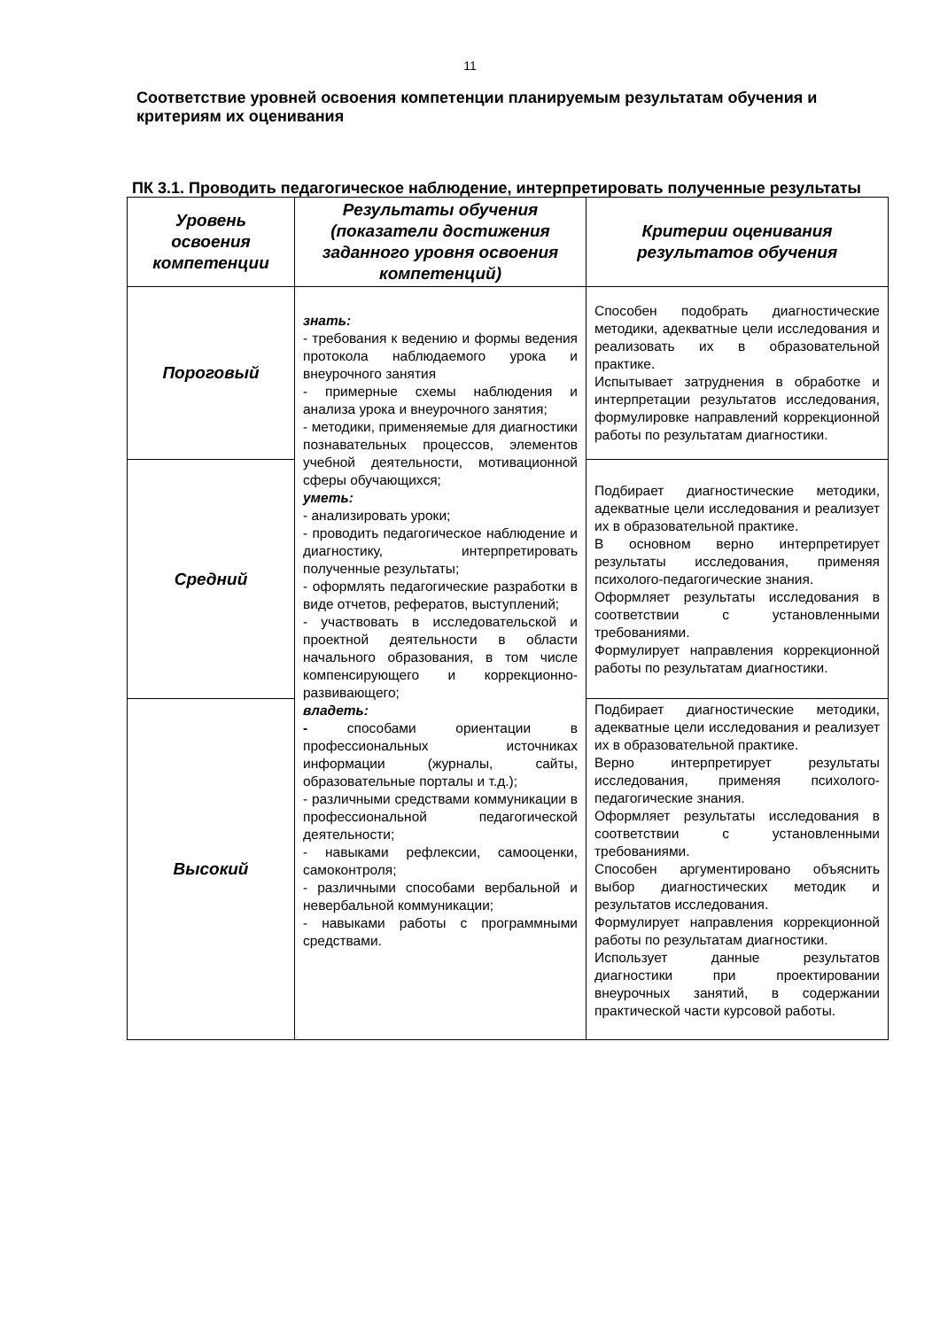11
Соответствие уровней освоения компетенции планируемым результатам обучения и критериям их оценивания
ПК 3.1. Проводить педагогическое наблюдение, интерпретировать полученные результаты
| Уровень освоения компетенции | Результаты обучения (показатели достижения заданного уровня освоения компетенций) | Критерии оценивания результатов обучения |
| --- | --- | --- |
| Пороговый | знать: - требования к ведению и формы ведения протокола наблюдаемого урока и внеурочного занятия - примерные схемы наблюдения и анализа урока и внеурочного занятия; - методики, применяемые для диагностики познавательных процессов, элементов учебной деятельности, мотивационной сферы обучающихся; уметь: - анализировать уроки; - проводить педагогическое наблюдение и диагностику, интерпретировать полученные результаты; - оформлять педагогические разработки в виде отчетов, рефератов, выступлений; - участвовать в исследовательской и проектной деятельности в области начального образования, в том числе компенсирующего и коррекционно-развивающего; владеть: - способами ориентации в профессиональных источниках информации (журналы, сайты, образовательные порталы и т.д.); - различными средствами коммуникации в профессиональной педагогической деятельности; - навыками рефлексии, самооценки, самоконтроля; - различными способами вербальной и невербальной коммуникации; - навыками работы с программными средствами. | Способен подобрать диагностические методики, адекватные цели исследования и реализовать их в образовательной практике. Испытывает затруднения в обработке и интерпретации результатов исследования, формулировке направлений коррекционной работы по результатам диагностики. |
| Средний | | Подбирает диагностические методики, адекватные цели исследования и реализует их в образовательной практике. В основном верно интерпретирует результаты исследования, применяя психолого-педагогические знания. Оформляет результаты исследования в соответствии с установленными требованиями. Формулирует направления коррекционной работы по результатам диагностики. |
| Высокий | | Подбирает диагностические методики, адекватные цели исследования и реализует их в образовательной практике. Верно интерпретирует результаты исследования, применяя психолого-педагогические знания. Оформляет результаты исследования в соответствии с установленными требованиями. Способен аргументировано объяснить выбор диагностических методик и результатов исследования. Формулирует направления коррекционной работы по результатам диагностики. Использует данные результатов диагностики при проектировании внеурочных занятий, в содержании практической части курсовой работы. |